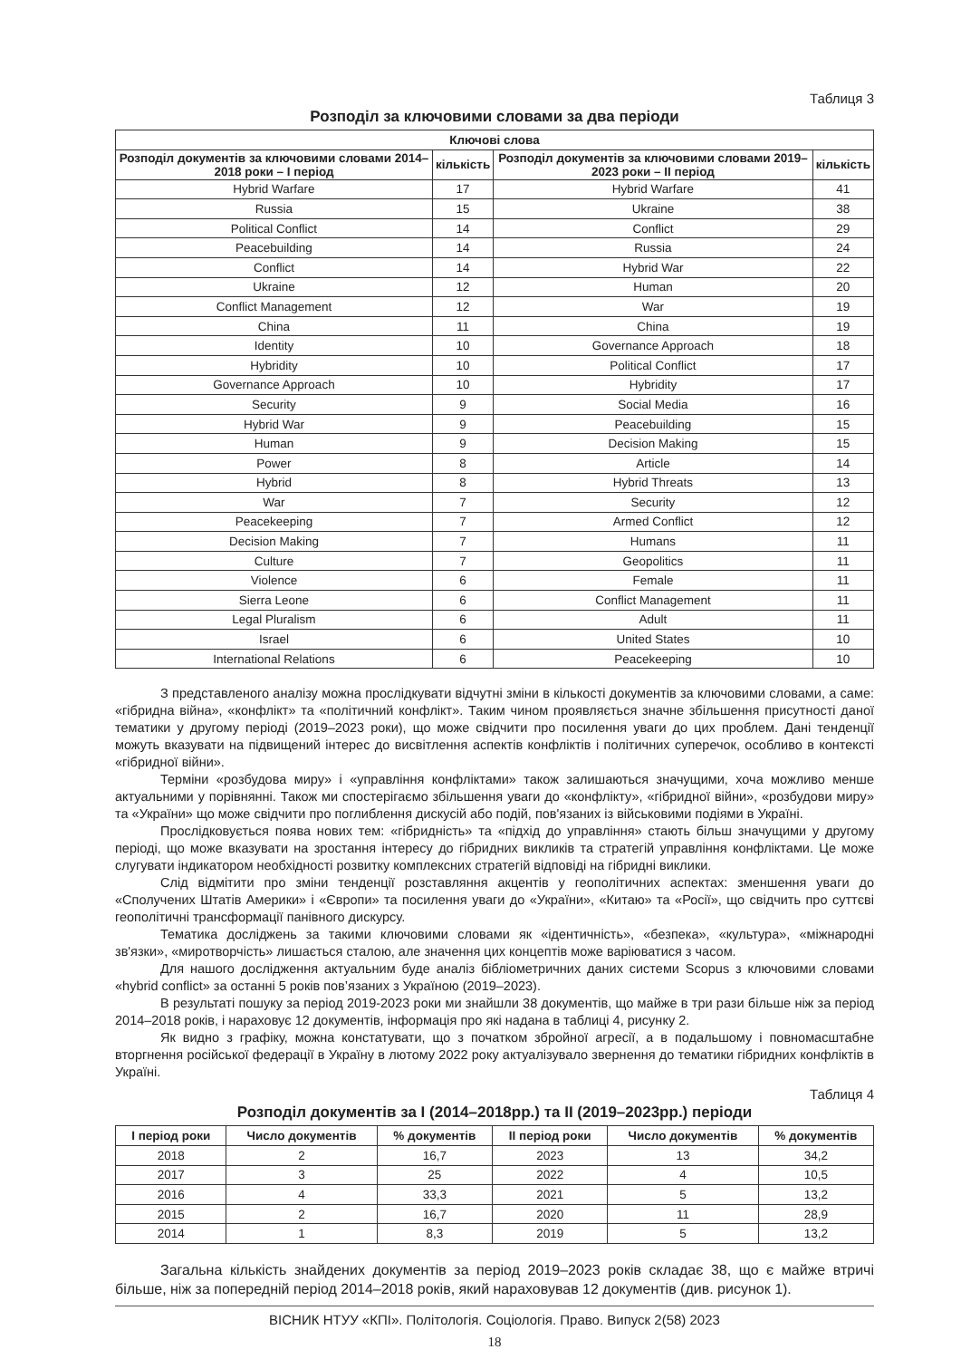Таблиця 3
Розподіл за ключовими словами за два періоди
| Ключові слова | | | |
| --- | --- | --- | --- |
| Розподіл документів за ключовими словами 2014–2018 роки – І період | кількість | Розподіл документів за ключовими словами 2019–2023 роки – ІІ період | кількість |
| Hybrid Warfare | 17 | Hybrid Warfare | 41 |
| Russia | 15 | Ukraine | 38 |
| Political Conflict | 14 | Conflict | 29 |
| Peacebuilding | 14 | Russia | 24 |
| Conflict | 14 | Hybrid War | 22 |
| Ukraine | 12 | Human | 20 |
| Conflict Management | 12 | War | 19 |
| China | 11 | China | 19 |
| Identity | 10 | Governance Approach | 18 |
| Hybridity | 10 | Political Conflict | 17 |
| Governance Approach | 10 | Hybridity | 17 |
| Security | 9 | Social Media | 16 |
| Hybrid War | 9 | Peacebuilding | 15 |
| Human | 9 | Decision Making | 15 |
| Power | 8 | Article | 14 |
| Hybrid | 8 | Hybrid Threats | 13 |
| War | 7 | Security | 12 |
| Peacekeeping | 7 | Armed Conflict | 12 |
| Decision Making | 7 | Humans | 11 |
| Culture | 7 | Geopolitics | 11 |
| Violence | 6 | Female | 11 |
| Sierra Leone | 6 | Conflict Management | 11 |
| Legal Pluralism | 6 | Adult | 11 |
| Israel | 6 | United States | 10 |
| International Relations | 6 | Peacekeeping | 10 |
З представленого аналізу можна прослідкувати відчутні зміни в кількості документів за ключовими словами, а саме: «гібридна війна», «конфлікт» та «політичний конфлікт». Таким чином проявляється значне збільшення присутності даної тематики у другому періоді (2019–2023 роки), що може свідчити про посилення уваги до цих проблем. Дані тенденції можуть вказувати на підвищений інтерес до висвітлення аспектів конфліктів і політичних суперечок, особливо в контексті «гібридної війни».
Терміни «розбудова миру» і «управління конфліктами» також залишаються значущими, хоча можливо менше актуальними у порівнянні. Також ми спостерігаємо збільшення уваги до «конфлікту», «гібридної війни», «розбудови миру» та «України» що може свідчити про поглиблення дискусій або подій, пов'язаних із військовими подіями в Україні.
Прослідковується поява нових тем: «гібридність» та «підхід до управління» стають більш значущими у другому періоді, що може вказувати на зростання інтересу до гібридних викликів та стратегій управління конфліктами. Це може слугувати індикатором необхідності розвитку комплексних стратегій відповіді на гібридні виклики.
Слід відмітити про зміни тенденції розставляння акцентів у геополітичних аспектах: зменшення уваги до «Сполучених Штатів Америки» і «Європи» та посилення уваги до «України», «Китаю» та «Росії», що свідчить про суттєві геополітичні трансформації панівного дискурсу.
Тематика досліджень за такими ключовими словами як «ідентичність», «безпека», «культура», «міжнародні зв'язки», «миротворчість» лишається сталою, але значення цих концептів може варіюватися з часом.
Для нашого дослідження актуальним буде аналіз бібліометричних даних системи Scopus з ключовими словами «hybrid conflict» за останні 5 років пов’язаних з Україною (2019–2023).
В результаті пошуку за період 2019-2023 роки ми знайшли 38 документів, що майже в три рази більше ніж за період 2014–2018 років, і нараховує 12 документів, інформація про які надана в таблиці 4, рисунку 2.
Як видно з графіку, можна констатувати, що з початком збройної агресії, а в подальшому і повномасштабне вторгнення російської федерації в Україну в лютому 2022 року актуалізувало звернення до тематики гібридних конфліктів в Україні.
Таблиця 4
Розподіл документів за І (2014–2018рр.) та ІІ (2019–2023рр.) періоди
| І період роки | Число документів | % документів | ІІ період роки | Число документів | % документів |
| --- | --- | --- | --- | --- | --- |
| 2018 | 2 | 16,7 | 2023 | 13 | 34,2 |
| 2017 | 3 | 25 | 2022 | 4 | 10,5 |
| 2016 | 4 | 33,3 | 2021 | 5 | 13,2 |
| 2015 | 2 | 16,7 | 2020 | 11 | 28,9 |
| 2014 | 1 | 8,3 | 2019 | 5 | 13,2 |
Загальна кількість знайдених документів за період 2019–2023 років складає 38, що є майже втричі більше, ніж за попередній період 2014–2018 років, який нараховував 12 документів (див. рисунок 1).
ВІСНИК НТУУ «КПІ». Політологія. Соціологія. Право. Випуск 2(58) 2023
18